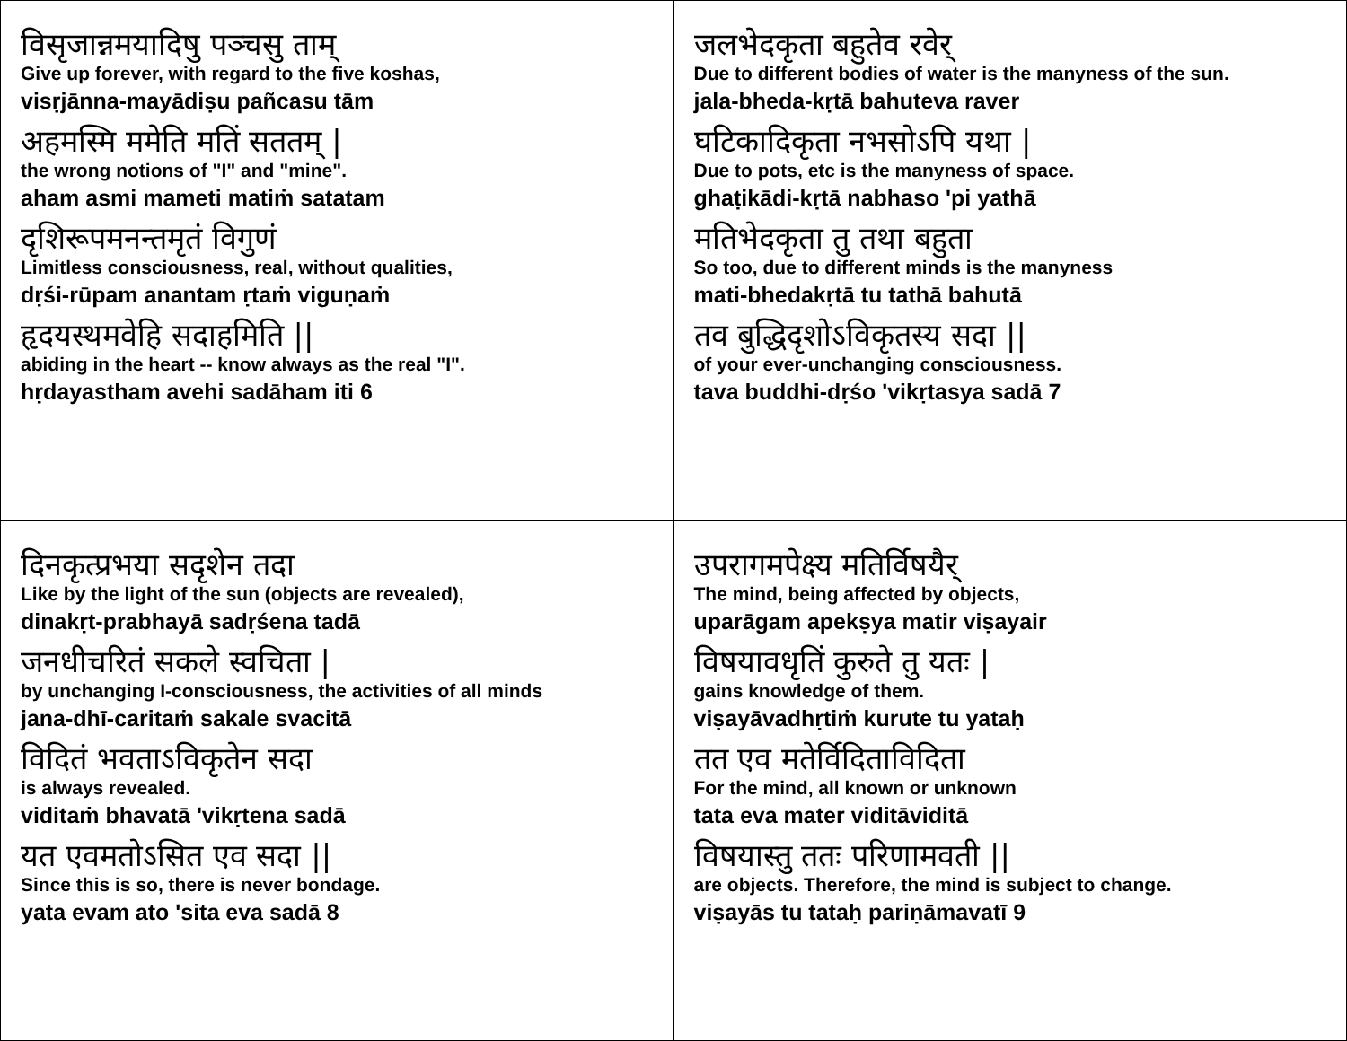| विसृजान्नमयादिषु पञ्चसु ताम् Give up forever, with regard to the five koshas, visṛjānna-mayādiṣu pañcasu tām अहमस्मि ममेति मतिं सततम् / the wrong notions of "I" and "mine". aham asmi mameti matiṁ satatam दृशिरूपमनन्तमृतं विगुणं Limitless consciousness, real, without qualities, dṛśi-rūpam anantam ṛtaṁ viguṇaṁ हृदयस्थमवेहि सदाहमिति // abiding in the heart -- know always as the real "I". hṛdayastham avehi sadāham iti 6 | जलभेदकृता बहुतेव रवेर् Due to different bodies of water is the manyness of the sun. jala-bheda-kṛtā bahuteva raver घटिकादिकृता नभसोऽपि यथा / Due to pots, etc is the manyness of space. ghaṭikādi-kṛtā nabhaso 'pi yathā मतिभेदकृता तु तथा बहुता So too, due to different minds is the manyness mati-bhedakṛtā tu tathā bahutā तव बुद्धिदृशोऽविकृतस्य सदा // of your ever-unchanging consciousness. tava buddhi-dṛśo 'vikṛtasya sadā 7 |
| दिनकृत्प्रभया सदृशेन तदा Like by the light of the sun (objects are revealed), dinakṛt-prabhayā sadṛśena tadā जनधीचरितं सकले स्वचिता / by unchanging I-consciousness, the activities of all minds jana-dhī-caritaṁ sakale svacitā विदितं भवताऽविकृतेन सदा is always revealed. viditaṁ bhavatā 'vikṛtena sadā यत एवमतोऽसित एव सदा // Since this is so, there is never bondage. yata evam ato 'sita eva sadā 8 | उपरागमपेक्ष्य मतिर्विषयैर् The mind, being affected by objects, uparāgam apekṣya matir viṣayair विषयावधृतिं कुरुते तु यतः / gains knowledge of them. viṣayāvadhṛtiṁ kurute tu yataḥ तत एव मतेर्विदिताविदिता For the mind, all known or unknown tata eva mater viditāviditā विषयास्तु ततः परिणामवती // are objects. Therefore, the mind is subject to change. viṣayās tu tataḥ pariṇāmavatī 9 |